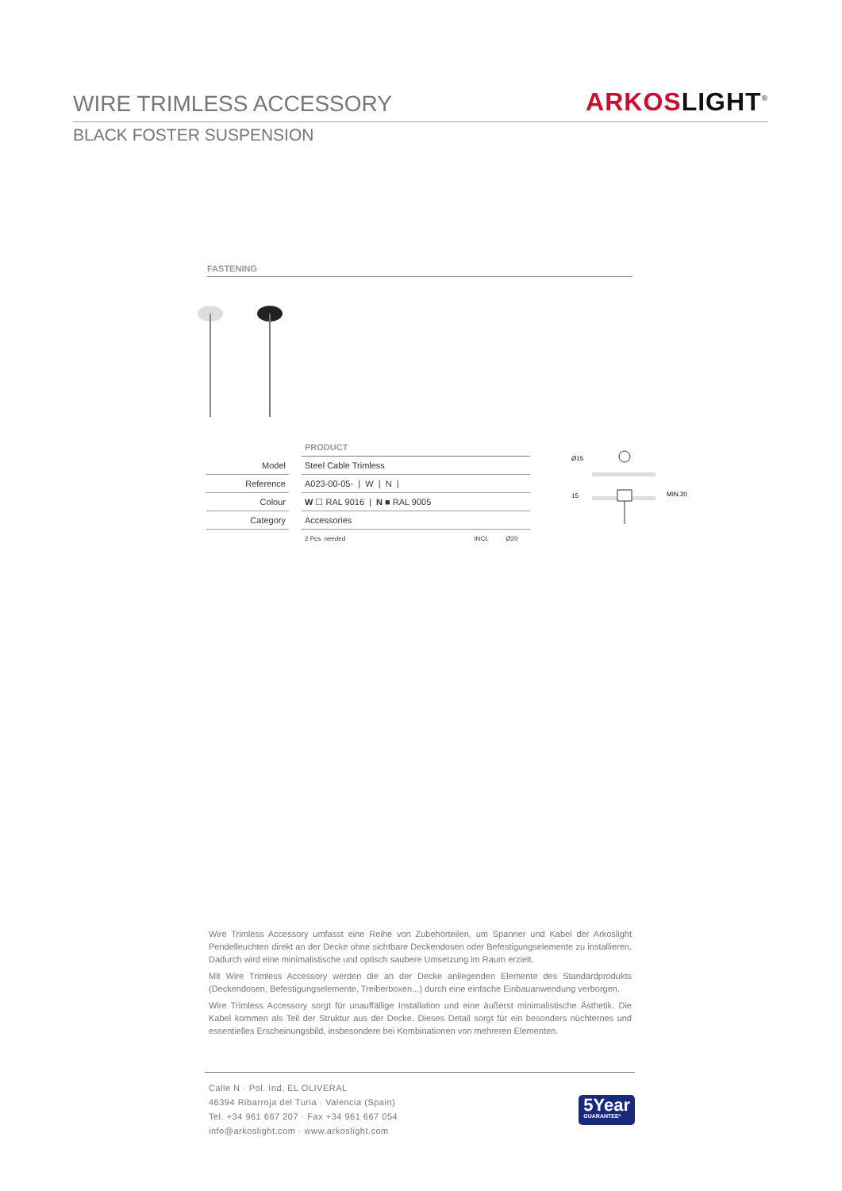WIRE TRIMLESS ACCESSORY
ARKOS LIGHT<sup>®</sup>
BLACK FOSTER SUSPENSION
FASTENING
| | | PRODUCT |
| Model | | Steel Cable Trimless |
| Reference | | A023-00-05- / W / N / |
| Colour | | W ☐ RAL 9016 / N ■ RAL 9005 |
| Category | | Accessories |
| | | 2 Pcs. needed INCL Ø20 |
Ø15
15
MIN.20
Wire Trimless Accessory umfasst eine Reihe von Zubehörteilen, um Spanner und Kabel der Arkoslight Pendelleuchten direkt an der Decke ohne sichtbare Deckendosen oder Befestigungselemente zu installieren. Dadurch wird eine minimalistische und optisch saubere Umsetzung im Raum erzielt.
Mit Wire Trimless Accessory werden die an der Decke anliegenden Elemente des Standardprodukts (Deckendosen, Befestigungselemente, Treiberboxen...) durch eine einfache Einbauanwendung verborgen.
Wire Trimless Accessory sorgt für unauffällige Installation und eine äußerst minimalistische Ästhetik. Die Kabel kommen als Teil der Struktur aus der Decke. Dieses Detail sorgt für ein besonders nüchternes und essentielles Erscheinungsbild, insbesondere bei Kombinationen von mehreren Elementen.
Calle N · Pol. Ind. EL OLIVERAL
46394 Ribarroja del Turia · Valencia (Spain)
Tel. +34 961 667 207 · Fax +34 961 667 054
info@arkoslight.com · www.arkoslight.com
5Year
GUARANTEE*